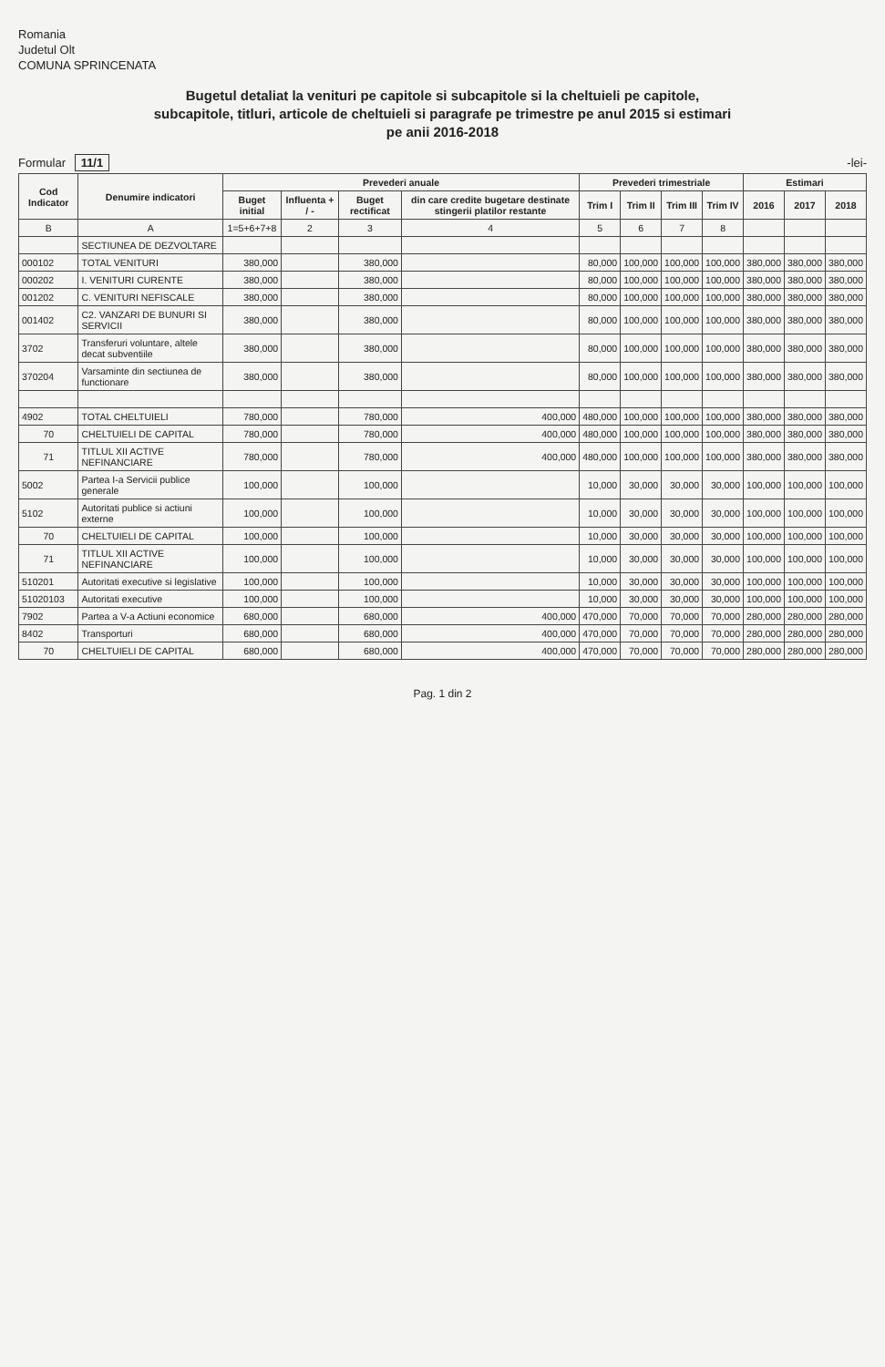Romania
Judetul Olt
COMUNA SPRINCENATA
Bugetul detaliat la venituri pe capitole si subcapitole si la cheltuieli pe capitole,
subcapitole, titluri, articole de cheltuieli si paragrafe pe trimestre pe anul 2015 si estimari
pe anii 2016-2018
Formular 11/1 -lei-
| Cod Indicator | Denumire indicatori | Prevederi anuale | | | | Prevederi trimestriale | | | | Estimari | | |
| --- | --- | --- | --- | --- | --- | --- | --- | --- | --- | --- | --- | --- |
| | | Buget initial | Influenta + / - | Buget rectificat | din care credite bugetare destinate stingerii platilor restante | Trim I | Trim II | Trim III | Trim IV | 2016 | 2017 | 2018 |
| B | A | 1=5+6+7+8 | 2 | 3 | 4 | 5 | 6 | 7 | 8 | | | |
| | SECTIUNEA DE DEZVOLTARE | | | | | | | | | | | |
| 000102 | TOTAL VENITURI | 380,000 | | 380,000 | | 80,000 | 100,000 | 100,000 | 100,000 | 380,000 | 380,000 | 380,000 |
| 000202 | I. VENITURI CURENTE | 380,000 | | 380,000 | | 80,000 | 100,000 | 100,000 | 100,000 | 380,000 | 380,000 | 380,000 |
| 001202 | C. VENITURI NEFISCALE | 380,000 | | 380,000 | | 80,000 | 100,000 | 100,000 | 100,000 | 380,000 | 380,000 | 380,000 |
| 001402 | C2. VANZARI DE BUNURI SI SERVICII | 380,000 | | 380,000 | | 80,000 | 100,000 | 100,000 | 100,000 | 380,000 | 380,000 | 380,000 |
| 3702 | Transferuri voluntare, altele decat subventiile | 380,000 | | 380,000 | | 80,000 | 100,000 | 100,000 | 100,000 | 380,000 | 380,000 | 380,000 |
| 370204 | Varsaminte din sectiunea de functionare | 380,000 | | 380,000 | | 80,000 | 100,000 | 100,000 | 100,000 | 380,000 | 380,000 | 380,000 |
| 4902 | TOTAL CHELTUIELI | 780,000 | | 780,000 | 400,000 | 480,000 | 100,000 | 100,000 | 100,000 | 380,000 | 380,000 | 380,000 |
| 70 | CHELTUIELI DE CAPITAL | 780,000 | | 780,000 | 400,000 | 480,000 | 100,000 | 100,000 | 100,000 | 380,000 | 380,000 | 380,000 |
| 71 | TITLUL XII ACTIVE NEFINANCIARE | 780,000 | | 780,000 | 400,000 | 480,000 | 100,000 | 100,000 | 100,000 | 380,000 | 380,000 | 380,000 |
| 5002 | Partea I-a Servicii publice generale | 100,000 | | 100,000 | | 10,000 | 30,000 | 30,000 | 30,000 | 100,000 | 100,000 | 100,000 |
| 5102 | Autoritati publice si actiuni externe | 100,000 | | 100,000 | | 10,000 | 30,000 | 30,000 | 30,000 | 100,000 | 100,000 | 100,000 |
| 70 | CHELTUIELI DE CAPITAL | 100,000 | | 100,000 | | 10,000 | 30,000 | 30,000 | 30,000 | 100,000 | 100,000 | 100,000 |
| 71 | TITLUL XII ACTIVE NEFINANCIARE | 100,000 | | 100,000 | | 10,000 | 30,000 | 30,000 | 30,000 | 100,000 | 100,000 | 100,000 |
| 510201 | Autoritati executive si legislative | 100,000 | | 100,000 | | 10,000 | 30,000 | 30,000 | 30,000 | 100,000 | 100,000 | 100,000 |
| 51020103 | Autoritati executive | 100,000 | | 100,000 | | 10,000 | 30,000 | 30,000 | 30,000 | 100,000 | 100,000 | 100,000 |
| 7902 | Partea a V-a Actiuni economice | 680,000 | | 680,000 | 400,000 | 470,000 | 70,000 | 70,000 | 70,000 | 280,000 | 280,000 | 280,000 |
| 8402 | Transporturi | 680,000 | | 680,000 | 400,000 | 470,000 | 70,000 | 70,000 | 70,000 | 280,000 | 280,000 | 280,000 |
| 70 | CHELTUIELI DE CAPITAL | 680,000 | | 680,000 | 400,000 | 470,000 | 70,000 | 70,000 | 70,000 | 280,000 | 280,000 | 280,000 |
Pag. 1 din 2